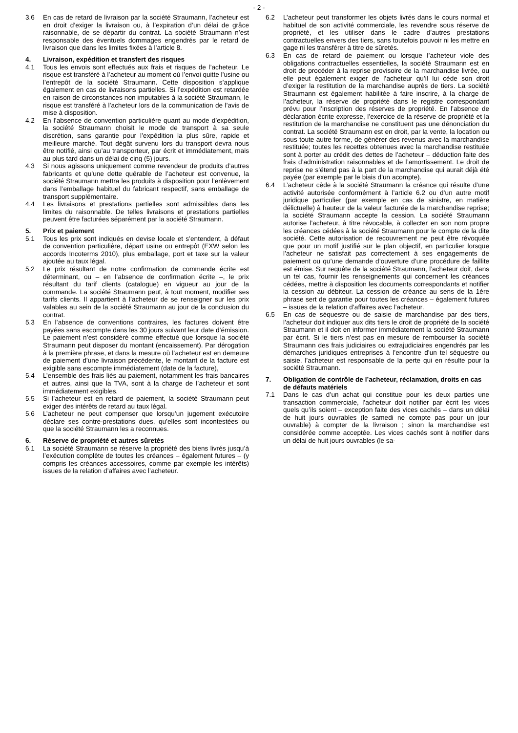- 2 -
3.6 En cas de retard de livraison par la société Straumann, l’acheteur est en droit d’exiger la livraison ou, à l’expiration d’un délai de grâce raisonnable, de se départir du contrat. La société Straumann n’est responsable des éventuels dommages engendrés par le retard de livraison que dans les limites fixées à l’article 8.
4. Livraison, expédition et transfert des risques
4.1 Tous les envois sont effectués aux frais et risques de l’acheteur. Le risque est transféré à l’acheteur au moment où l’envoi quitte l’usine ou l’entrepôt de la société Straumann. Cette disposition s’applique également en cas de livraisons partielles. Si l’expédition est retardée en raison de circonstances non imputables à la société Straumann, le risque est transféré à l’acheteur lors de la communication de l’avis de mise à disposition.
4.2 En l’absence de convention particulière quant au mode d’expédition, la société Straumann choisit le mode de transport à sa seule discrétion, sans garantie pour l’expédition la plus sûre, rapide et meilleure marché. Tout dégât survenu lors du transport devra nous être notifié, ainsi qu’au transporteur, par écrit et immédiatement, mais au plus tard dans un délai de cinq (5) jours.
4.3 Si nous agissons uniquement comme revendeur de produits d’autres fabricants et qu’une dette quérable de l’acheteur est convenue, la société Straumann mettra les produits à disposition pour l’enlèvement dans l’emballage habituel du fabricant respectif, sans emballage de transport supplémentaire.
4.4 Les livraisons et prestations partielles sont admissibles dans les limites du raisonnable. De telles livraisons et prestations partielles peuvent être facturées séparément par la société Straumann.
5. Prix et paiement
5.1 Tous les prix sont indiqués en devise locale et s’entendent, à défaut de convention particulière, départ usine ou entrepôt (EXW selon les accords Incoterms 2010), plus emballage, port et taxe sur la valeur ajoutée au taux légal.
5.2 Le prix résultant de notre confirmation de commande écrite est déterminant, ou – en l’absence de confirmation écrite –, le prix résultant du tarif clients (catalogue) en vigueur au jour de la commande. La société Straumann peut, à tout moment, modifier ses tarifs clients. Il appartient à l’acheteur de se renseigner sur les prix valables au sein de la société Straumann au jour de la conclusion du contrat.
5.3 En l’absence de conventions contraires, les factures doivent être payées sans escompte dans les 30 jours suivant leur date d’émission. Le paiement n’est considéré comme effectué que lorsque la société Straumann peut disposer du montant (encaissement). Par dérogation à la première phrase, et dans la mesure où l’acheteur est en demeure de paiement d’une livraison précédente, le montant de la facture est exigible sans escompte immédiatement (date de la facture),
5.4 L’ensemble des frais liés au paiement, notamment les frais bancaires et autres, ainsi que la TVA, sont à la charge de l’acheteur et sont immédiatement exigibles.
5.5 Si l’acheteur est en retard de paiement, la société Straumann peut exiger des intérêts de retard au taux légal.
5.6 L’acheteur ne peut compenser que lorsqu’un jugement exécutoire déclare ses contre-prestations dues, qu’elles sont incontestées ou que la société Straumann les a reconnues.
6. Réserve de propriété et autres sûretés
6.1 La société Straumann se réserve la propriété des biens livrés jusqu’à l’exécution complète de toutes les créances – également futures – (y compris les créances accessoires, comme par exemple les intérêts) issues de la relation d’affaires avec l’acheteur.
6.2 L’acheteur peut transformer les objets livrés dans le cours normal et habituel de son activité commerciale, les revendre sous réserve de propriété, et les utiliser dans le cadre d’autres prestations contractuelles envers des tiers, sans toutefois pouvoir ni les mettre en gage ni les transférer à titre de sûretés.
6.3 En cas de retard de paiement ou lorsque l’acheteur viole des obligations contractuelles essentielles, la société Straumann est en droit de procéder à la reprise provisoire de la marchandise livrée, ou elle peut également exiger de l’acheteur qu’il lui cède son droit d’exiger la restitution de la marchandise auprès de tiers. La société Straumann est également habilitée à faire inscrire, à la charge de l’acheteur, la réserve de propriété dans le registre correspondant prévu pour l’inscription des réserves de propriété. En l’absence de déclaration écrite expresse, l’exercice de la réserve de propriété et la restitution de la marchandise ne constituent pas une dénonciation du contrat. La société Straumann est en droit, par la vente, la location ou sous toute autre forme, de générer des revenus avec la marchandise restituée; toutes les recettes obtenues avec la marchandise restituée sont à porter au crédit des dettes de l’acheteur – déduction faite des frais d’administration raisonnables et de l’amortissement. Le droit de reprise ne s’étend pas à la part de la marchandise qui aurait déjà été payée (par exemple par le biais d’un acompte).
6.4 L’acheteur cède à la société Straumann la créance qui résulte d’une activité autorisée conformément à l’article 6.2 ou d’un autre motif juridique particulier (par exemple en cas de sinistre, en matière délictuelle) à hauteur de la valeur facturée de la marchandise reprise; la société Straumann accepte la cession. La société Straumann autorise l’acheteur, à titre révocable, à collecter en son nom propre les créances cédées à la société Straumann pour le compte de la dite société. Cette autorisation de recouvrement ne peut être révoquée que pour un motif justifié sur le plan objectif, en particulier lorsque l’acheteur ne satisfait pas correctement à ses engagements de paiement ou qu’une demande d’ouverture d’une procédure de faillite est émise. Sur requête de la société Straumann, l’acheteur doit, dans un tel cas, fournir les renseignements qui concernent les créances cédées, mettre à disposition les documents correspondants et notifier la cession au débiteur. La cession de créance au sens de la 1ère phrase sert de garantie pour toutes les créances – également futures – issues de la relation d’affaires avec l’acheteur.
6.5 En cas de séquestre ou de saisie de marchandise par des tiers, l’acheteur doit indiquer aux dits tiers le droit de propriété de la société Straumann et il doit en informer immédiatement la société Straumann par écrit. Si le tiers n’est pas en mesure de rembourser la société Straumann des frais judiciaires ou extrajudiciaires engendrés par les démarches juridiques entreprises à l’encontre d’un tel séquestre ou saisie, l’acheteur est responsable de la perte qui en résulte pour la société Straumann.
7. Obligation de contrôle de l’acheteur, réclamation, droits en cas de défauts matériels
7.1 Dans le cas d’un achat qui constitue pour les deux parties une transaction commerciale, l’acheteur doit notifier par écrit les vices quels qu’ils soient – exception faite des vices cachés – dans un délai de huit jours ouvrables (le samedi ne compte pas pour un jour ouvrable) à compter de la livraison ; sinon la marchandise est considérée comme acceptée. Les vices cachés sont à notifier dans un délai de huit jours ouvrables (le sa-